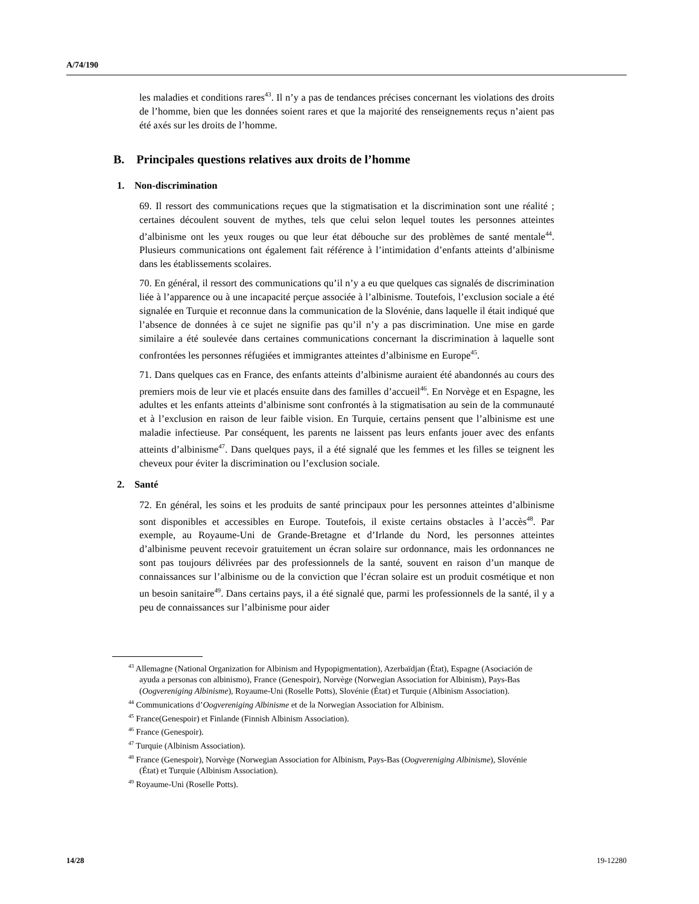A/74/190
les maladies et conditions rares<sup>43</sup>. Il n’y a pas de tendances précises concernant les violations des droits de l’homme, bien que les données soient rares et que la majorité des renseignements reçus n’aient pas été axés sur les droits de l’homme.
B. Principales questions relatives aux droits de l’homme
1. Non-discrimination
69. Il ressort des communications reçues que la stigmatisation et la discrimination sont une réalité ; certaines découlent souvent de mythes, tels que celui selon lequel toutes les personnes atteintes d’albinisme ont les yeux rouges ou que leur état débouche sur des problèmes de santé mentale<sup>44</sup>. Plusieurs communications ont également fait référence à l’intimidation d’enfants atteints d’albinisme dans les établissements scolaires.
70. En général, il ressort des communications qu’il n’y a eu que quelques cas signalés de discrimination liée à l’apparence ou à une incapacité perçue associée à l’albinisme. Toutefois, l’exclusion sociale a été signalée en Turquie et reconnue dans la communication de la Slovénie, dans laquelle il était indiqué que l’absence de données à ce sujet ne signifie pas qu’il n’y a pas discrimination. Une mise en garde similaire a été soulevée dans certaines communications concernant la discrimination à laquelle sont confrontées les personnes réfugiées et immigrantes atteintes d’albinisme en Europe<sup>45</sup>.
71. Dans quelques cas en France, des enfants atteints d’albinisme auraient été abandonnés au cours des premiers mois de leur vie et placés ensuite dans des familles d’accueil<sup>46</sup>. En Norvège et en Espagne, les adultes et les enfants atteints d’albinisme sont confrontés à la stigmatisation au sein de la communauté et à l’exclusion en raison de leur faible vision. En Turquie, certains pensent que l’albinisme est une maladie infectieuse. Par conséquent, les parents ne laissent pas leurs enfants jouer avec des enfants atteints d’albinisme<sup>47</sup>. Dans quelques pays, il a été signalé que les femmes et les filles se teignent les cheveux pour éviter la discrimination ou l’exclusion sociale.
2. Santé
72. En général, les soins et les produits de santé principaux pour les personnes atteintes d’albinisme sont disponibles et accessibles en Europe. Toutefois, il existe certains obstacles à l’accès<sup>48</sup>. Par exemple, au Royaume-Uni de Grande-Bretagne et d’Irlande du Nord, les personnes atteintes d’albinisme peuvent recevoir gratuitement un écran solaire sur ordonnance, mais les ordonnances ne sont pas toujours délivrées par des professionnels de la santé, souvent en raison d’un manque de connaissances sur l’albinisme ou de la conviction que l’écran solaire est un produit cosmétique et non un besoin sanitaire<sup>49</sup>. Dans certains pays, il a été signalé que, parmi les professionnels de la santé, il y a peu de connaissances sur l’albinisme pour aider
<sup>43</sup> Allemagne (National Organization for Albinism and Hypopigmentation), Azerbaïdjan (État), Espagne (Asociación de ayuda a personas con albinismo), France (Genespoir), Norvège (Norwegian Association for Albinism), Pays-Bas (Oogvereniging Albinisme), Royaume-Uni (Roselle Potts), Slovénie (État) et Turquie (Albinism Association).
<sup>44</sup> Communications d’Oogvereniging Albinisme et de la Norwegian Association for Albinism.
<sup>45</sup> France(Genespoir) et Finlande (Finnish Albinism Association).
<sup>46</sup> France (Genespoir).
<sup>47</sup> Turquie (Albinism Association).
<sup>48</sup> France (Genespoir), Norvège (Norwegian Association for Albinism, Pays-Bas (Oogvereniging Albinisme), Slovénie (État) et Turquie (Albinism Association).
<sup>49</sup> Royaume-Uni (Roselle Potts).
14/28 19-12280